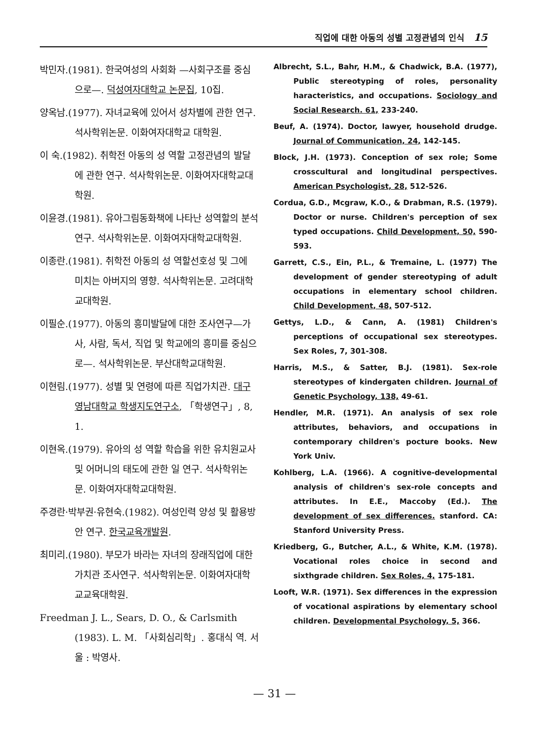직업에 대한 아동의 성별 고정관념의 인식 15
박민자.(1981). 한국여성의 사회화 —사회구조를 중심으로—. 덕성여자대학교 논문집, 10집.
양옥남.(1977). 자녀교육에 있어서 성차별에 관한 연구. 석사학위논문. 이화여자대학교 대학원.
이 숙.(1982). 취학전 아동의 성 역할 고정관념의 발달에 관한 연구. 석사학위논문. 이화여자대학교대학원.
이윤경.(1981). 유아그림동화책에 나타난 성역할의 분석 연구. 석사학위논문. 이화여자대학교대학원.
이종란.(1981). 취학전 아동의 성 역할선호성 및 그에 미치는 아버지의 영향. 석사학위논문. 고려대학교대학원.
이필순.(1977). 아동의 흥미발달에 대한 조사연구—가사, 사람, 독서, 직업 및 학교에의 흥미를 중심으로—. 석사학위논문. 부산대학교대학원.
이현림.(1977). 성별 및 연령에 따른 직업가치관. 대구영남대학교 학생지도연구소, 「학생연구」, 8, 1.
이현옥.(1979). 유아의 성 역할 학습을 위한 유치원교사 및 어머니의 태도에 관한 일 연구. 석사학위논문. 이화여자대학교대학원.
주경란·박부권·유현숙.(1982). 여성인력 양성 및 활용방안 연구. 한국교육개발원.
최미리.(1980). 부모가 바라는 자녀의 장래직업에 대한 가치관 조사연구. 석사학위논문. 이화여자대학교교육대학원.
Freedman J. L., Sears, D. O., & Carlsmith (1983). L. M. 「사회심리학」. 홍대식 역. 서울 : 박영사.
Albrecht, S.L., Bahr, H.M., & Chadwick, B.A. (1977), Public stereotyping of roles, personality haracteristics, and occupations. Sociology and Social Research. 61, 233-240.
Beuf, A. (1974). Doctor, lawyer, household drudge. Journal of Communication, 24, 142-145.
Block, J.H. (1973). Conception of sex role; Some crosscultural and longitudinal perspectives. American Psychologist, 28, 512-526.
Cordua, G.D., Mcgraw, K.O., & Drabman, R.S. (1979). Doctor or nurse. Children's perception of sex typed occupations. Child Development, 50, 590-593.
Garrett, C.S., Ein, P.L., & Tremaine, L. (1977) The development of gender stereotyping of adult occupations in elementary school children. Child Development, 48, 507-512.
Gettys, L.D., & Cann, A. (1981) Children's perceptions of occupational sex stereotypes. Sex Roles, 7, 301-308.
Harris, M.S., & Satter, B.J. (1981). Sex-role stereotypes of kindergaten children. Journal of Genetic Psychology, 138, 49-61.
Hendler, M.R. (1971). An analysis of sex role attributes, behaviors, and occupations in contemporary children's pocture books. New York Univ.
Kohlberg, L.A. (1966). A cognitive-developmental analysis of children's sex-role concepts and attributes. In E.E., Maccoby (Ed.). The development of sex differences. stanford. CA: Stanford University Press.
Kriedberg, G., Butcher, A.L., & White, K.M. (1978). Vocational roles choice in second and sixthgrade children. Sex Roles, 4, 175-181.
Looft, W.R. (1971). Sex differences in the expression of vocational aspirations by elementary school children. Developmental Psychology, 5, 366.
— 31 —